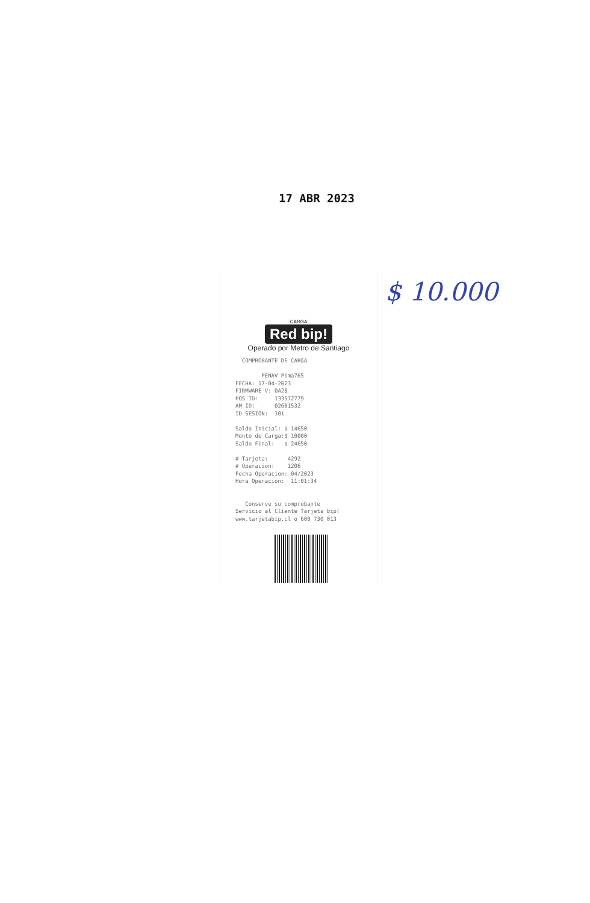17 ABR 2023
CARGA
Red bip!
Operado por Metro de Santiago
  COMPROBANTE DE CARGA

        PENAV Pima765
FECHA: 17-04-2023
FIRMWARE V: 0A28
POS ID:     133572779
AM ID:      02601532
ID SESION:  101

Saldo Inicial: $ 14650
Monto de Carga:$ 10000
Saldo Final:   $ 24650

# Tarjeta:      4292
# Operacion:    1206
Fecha Operacion: 04/2023
Hora Operacion:  11:01:34


   Conserve su comprobante
Servicio al Cliente Tarjeta bip!
www.tarjetabip.cl o 600 730 013
$ 10.000